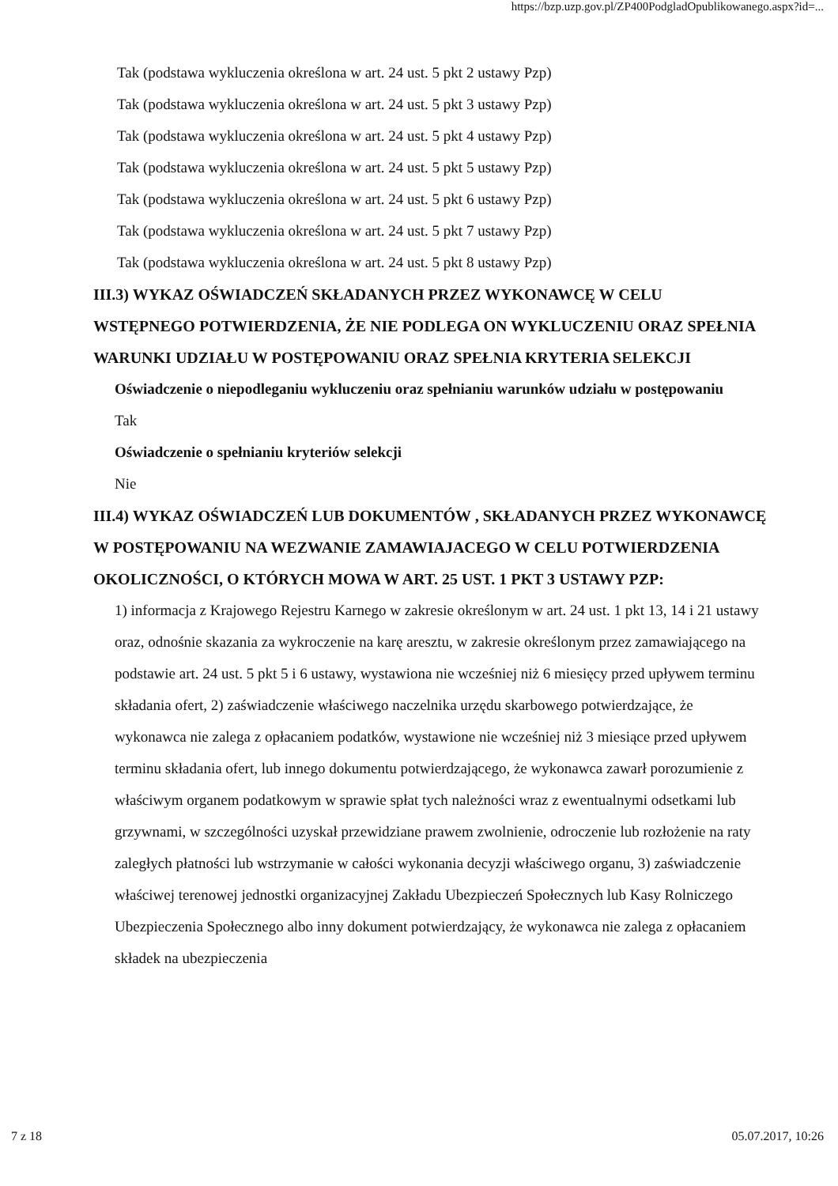https://bzp.uzp.gov.pl/ZP400PodgladOpublikowanego.aspx?id=...
Tak (podstawa wykluczenia określona w art. 24 ust. 5 pkt 2 ustawy Pzp)
Tak (podstawa wykluczenia określona w art. 24 ust. 5 pkt 3 ustawy Pzp)
Tak (podstawa wykluczenia określona w art. 24 ust. 5 pkt 4 ustawy Pzp)
Tak (podstawa wykluczenia określona w art. 24 ust. 5 pkt 5 ustawy Pzp)
Tak (podstawa wykluczenia określona w art. 24 ust. 5 pkt 6 ustawy Pzp)
Tak (podstawa wykluczenia określona w art. 24 ust. 5 pkt 7 ustawy Pzp)
Tak (podstawa wykluczenia określona w art. 24 ust. 5 pkt 8 ustawy Pzp)
III.3) WYKAZ OŚWIADCZEŃ SKŁADANYCH PRZEZ WYKONAWCĘ W CELU WSTĘPNEGO POTWIERDZENIA, ŻE NIE PODLEGA ON WYKLUCZENIU ORAZ SPEŁNIA WARUNKI UDZIAŁU W POSTĘPOWANIU ORAZ SPEŁNIA KRYTERIA SELEKCJI
Oświadczenie o niepodleganiu wykluczeniu oraz spełnianiu warunków udziału w postępowaniu
Tak
Oświadczenie o spełnianiu kryteriów selekcji
Nie
III.4) WYKAZ OŚWIADCZEŃ LUB DOKUMENTÓW , SKŁADANYCH PRZEZ WYKONAWCĘ W POSTĘPOWANIU NA WEZWANIE ZAMAWIAJACEGO W CELU POTWIERDZENIA OKOLICZNOŚCI, O KTÓRYCH MOWA W ART. 25 UST. 1 PKT 3 USTAWY PZP:
1) informacja z Krajowego Rejestru Karnego w zakresie określonym w art. 24 ust. 1 pkt 13, 14 i 21 ustawy oraz, odnośnie skazania za wykroczenie na karę aresztu, w zakresie określonym przez zamawiającego na podstawie art. 24 ust. 5 pkt 5 i 6 ustawy, wystawiona nie wcześniej niż 6 miesięcy przed upływem terminu składania ofert, 2) zaświadczenie właściwego naczelnika urzędu skarbowego potwierdzające, że wykonawca nie zalega z opłacaniem podatków, wystawione nie wcześniej niż 3 miesiące przed upływem terminu składania ofert, lub innego dokumentu potwierdzającego, że wykonawca zawarł porozumienie z właściwym organem podatkowym w sprawie spłat tych należności wraz z ewentualnymi odsetkami lub grzywnami, w szczególności uzyskał przewidziane prawem zwolnienie, odroczenie lub rozłożenie na raty zaległych płatności lub wstrzymanie w całości wykonania decyzji właściwego organu, 3) zaświadczenie właściwej terenowej jednostki organizacyjnej Zakładu Ubezpieczeń Społecznych lub Kasy Rolniczego Ubezpieczenia Społecznego albo inny dokument potwierdzający, że wykonawca nie zalega z opłacaniem składek na ubezpieczenia
7 z 18 05.07.2017, 10:26